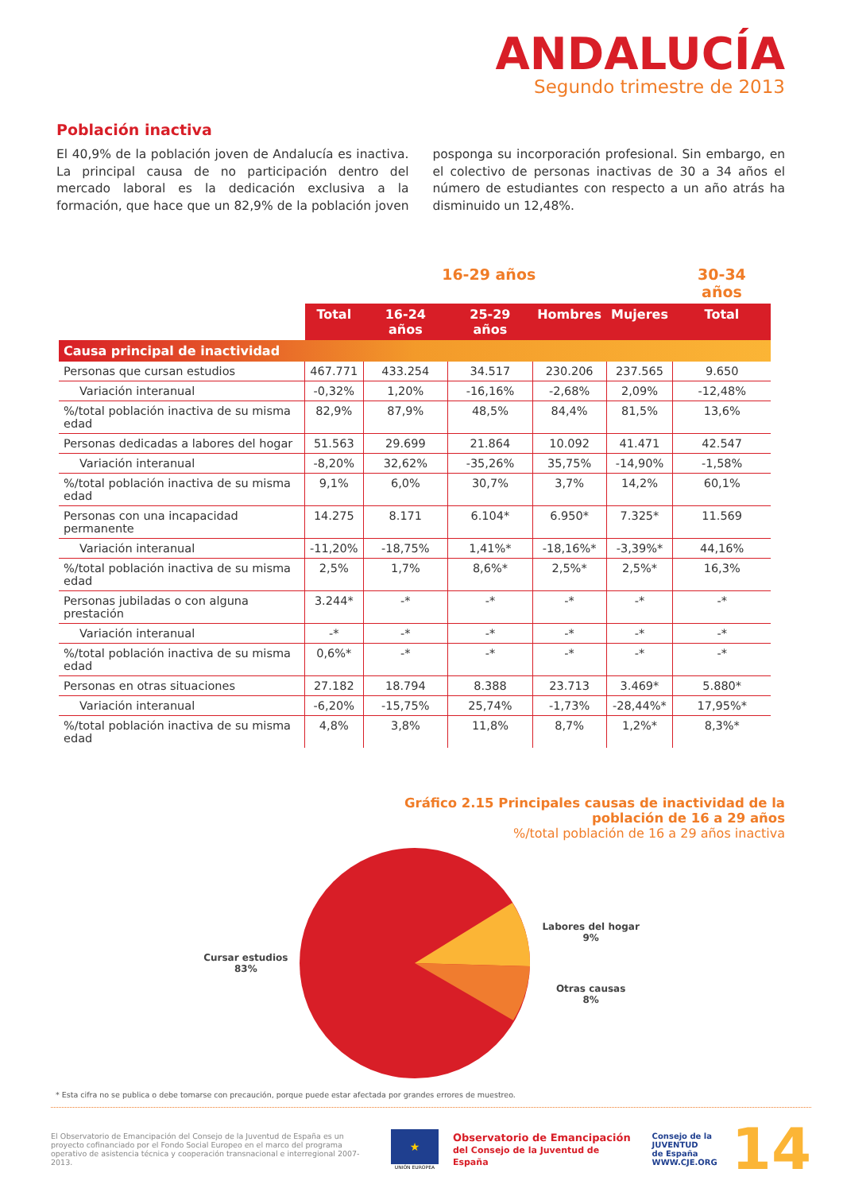ANDALUCÍA
Segundo trimestre de 2013
Población inactiva
El 40,9% de la población joven de Andalucía es inactiva. La principal causa de no participación dentro del mercado laboral es la dedicación exclusiva a la formación, que hace que un 82,9% de la población joven posponga su incorporación profesional. Sin embargo, en el colectivo de personas inactivas de 30 a 34 años el número de estudiantes con respecto a un año atrás ha disminuido un 12,48%.
| | 16-29 años | | | | | 30-34 años |
| --- | --- | --- | --- | --- | --- | --- |
| | Total | 16-24 años | 25-29 años | Hombres | Mujeres | Total |
| Causa principal de inactividad | | | | | | |
| Personas que cursan estudios | 467.771 | 433.254 | 34.517 | 230.206 | 237.565 | 9.650 |
| Variación interanual | -0,32% | 1,20% | -16,16% | -2,68% | 2,09% | -12,48% |
| %/total población inactiva de su misma edad | 82,9% | 87,9% | 48,5% | 84,4% | 81,5% | 13,6% |
| Personas dedicadas a labores del hogar | 51.563 | 29.699 | 21.864 | 10.092 | 41.471 | 42.547 |
| Variación interanual | -8,20% | 32,62% | -35,26% | 35,75% | -14,90% | -1,58% |
| %/total población inactiva de su misma edad | 9,1% | 6,0% | 30,7% | 3,7% | 14,2% | 60,1% |
| Personas con una incapacidad permanente | 14.275 | 8.171 | 6.104* | 6.950* | 7.325* | 11.569 |
| Variación interanual | -11,20% | -18,75% | 1,41%* | -18,16%* | -3,39%* | 44,16% |
| %/total población inactiva de su misma edad | 2,5% | 1,7% | 8,6%* | 2,5%* | 2,5%* | 16,3% |
| Personas jubiladas o con alguna prestación | 3.244* | -* | -* | -* | -* | -* |
| Variación interanual | -* | -* | -* | -* | -* | -* |
| %/total población inactiva de su misma edad | 0,6%* | -* | -* | -* | -* | -* |
| Personas en otras situaciones | 27.182 | 18.794 | 8.388 | 23.713 | 3.469* | 5.880* |
| Variación interanual | -6,20% | -15,75% | 25,74% | -1,73% | -28,44%* | 17,95%* |
| %/total población inactiva de su misma edad | 4,8% | 3,8% | 11,8% | 8,7% | 1,2%* | 8,3%* |
Gráfico 2.15 Principales causas de inactividad de la
población de 16 a 29 años
%/total población de 16 a 29 años inactiva
Cursar estudios
83%
Labores del hogar
9%
Otras causas
8%
* Esta cifra no se publica o debe tomarse con precaución, porque puede estar afectada por grandes errores de muestreo.
El Observatorio de Emancipación del Consejo de la Juventud de España es un proyecto cofinanciado por el Fondo Social Europeo en el marco del programa operativo de asistencia técnica y cooperación transnacional e interregional 2007-2013.
★
UNIÓN EUROPEA
Observatorio de Emancipación
del Consejo de la Juventud de España
Consejo de la
JUVENTUD
de España
WWW.CJE.ORG
14